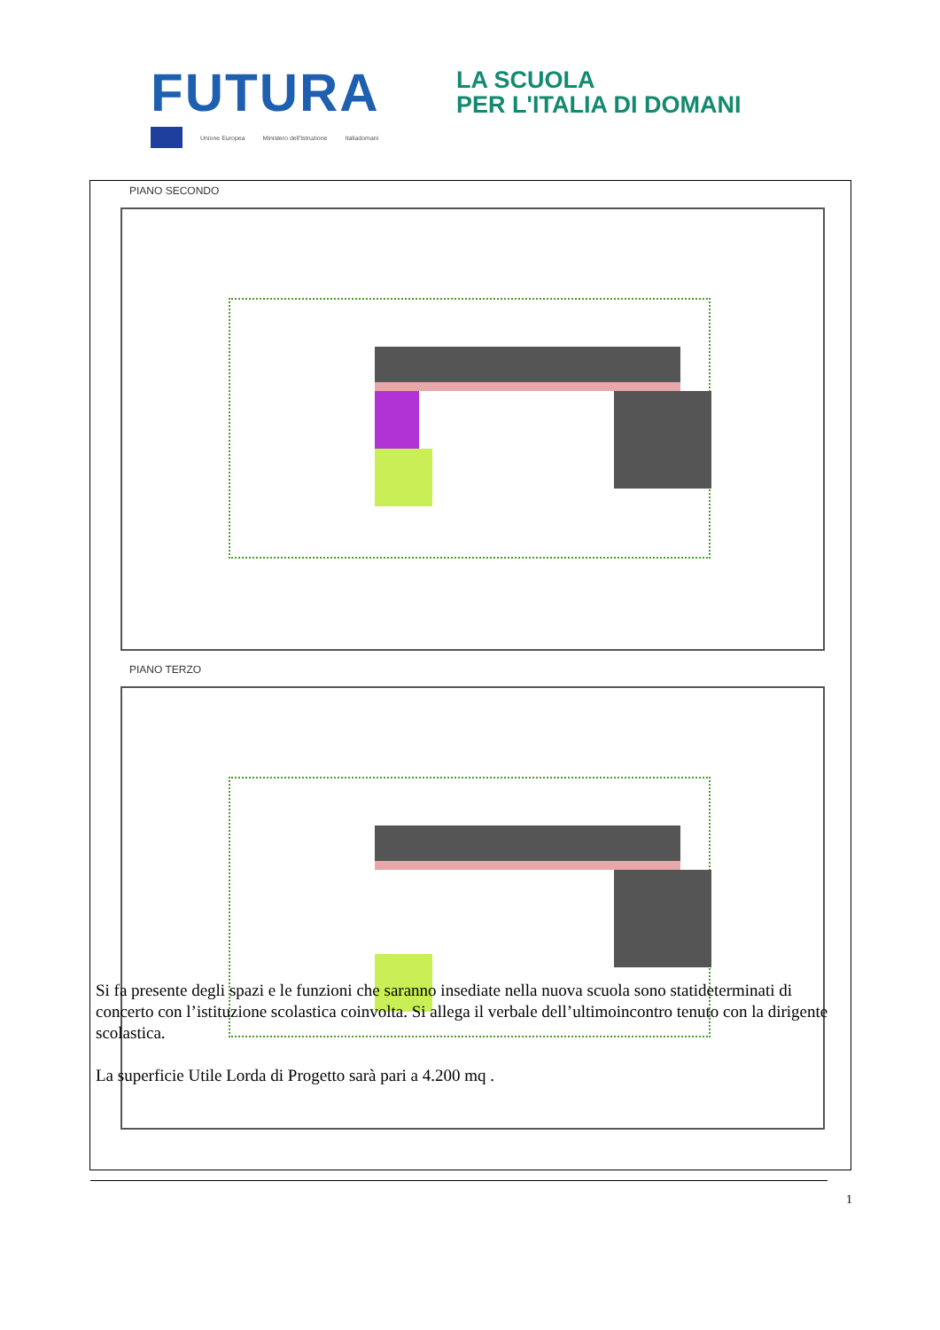FUTURA
LA SCUOLA
PER L'ITALIA DI DOMANI
Unione Europea Ministero dell'Istruzione Italiadomani
PIANO SECONDO
PIANO TERZO
Si fa presente degli spazi e le funzioni che saranno insediate nella nuova scuola sono statideterminati di concerto con l’istituzione scolastica coinvolta. Si allega il verbale dell’ultimoincontro tenuto con la dirigente scolastica.
La superficie Utile Lorda di Progetto sarà pari a 4.200 mq .
1